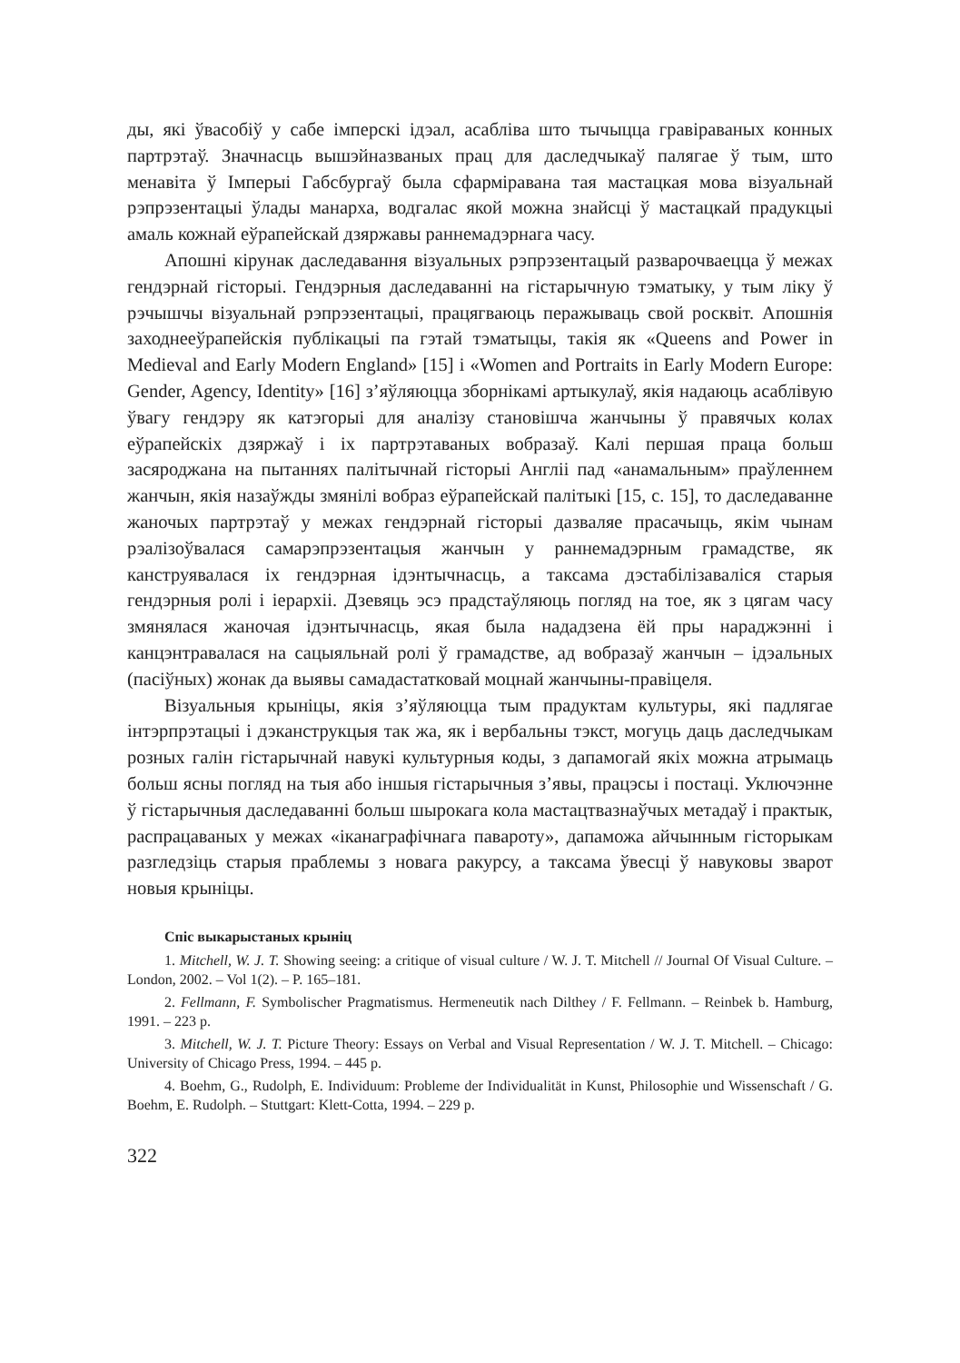ды, які ўвасобіў у сабе імперскі ідэал, асабліва што тычыцца гравіраваных конных партрэтаў. Значнасць вышэйназваных прац для даследчыкаў палягае ў тым, што менавіта ў Імперыі Габсбургаў была сфарміравана тая мастацкая мова візуальнай рэпрэзентацыі ўлады манарха, водгалас якой можна знайсці ў мастацкай прадукцыі амаль кожнай еўрапейскай дзяржавы раннемадэрнага часу.
Апошні кірунак даследавання візуальных рэпрэзентацый разварочваецца ў межах гендэрнай гісторыі. Гендэрныя даследаванні на гістарычную тэматыку, у тым ліку ў рэчышчы візуальнай рэпрэзентацыі, працягваюць перажываць свой росквіт. Апошнія заходнееўрапейскія публікацыі па гэтай тэматыцы, такія як «Queens and Power in Medieval and Early Modern England» [15] і «Women and Portraits in Early Modern Europe: Gender, Agency, Identity» [16] з’яўляюцца зборнікамі артыкулаў, якія надаюць асаблівую ўвагу гендэру як катэгорыі для аналізу становішча жанчыны ў правячых колах еўрапейскіх дзяржаў і іх партрэтаваных вобразаў. Калі першая праца больш засяроджана на пытаннях палітычнай гісторыі Англіі пад «анамальным» праўленнем жанчын, якія назаўжды змянілі вобраз еўрапейскай палітыкі [15, с. 15], то даследаванне жаночых партрэтаў у межах гендэрнай гісторыі дазваляе прасачыць, якім чынам рэалізоўвалася самарэпрэзентацыя жанчын у раннемадэрным грамадстве, як канструявалася іх гендэрная ідэнтычнасць, а таксама дэстабілізаваліся старыя гендэрныя ролі і іерархіі. Дзевяць эсэ прадстаўляюць погляд на тое, як з цягам часу змянялася жаночая ідэнтычнасць, якая была нададзена ёй пры нараджэнні і канцэнтравалася на сацыяльнай ролі ў грамадстве, ад вобразаў жанчын – ідэальных (пасіўных) жонак да выявы самадастатковай моцнай жанчыны-правіцеля.
Візуальныя крыніцы, якія з’яўляюцца тым прадуктам культуры, які падлягае інтэрпрэтацыі і дэканструкцыя так жа, як і вербальны тэкст, могуць даць даследчыкам розных галін гістарычнай навукі культурныя коды, з дапамогай якіх можна атрымаць больш ясны погляд на тыя або іншыя гістарычныя з’явы, працэсы і постаці. Уключэнне ў гістарычныя даследаванні больш шырокага кола мастацтвазнаўчых метадаў і практык, распрацаваных у межах «іканаграфічнага павароту», дапаможа айчынным гісторыкам разгледзіць старыя праблемы з новага ракурсу, а таксама ўвесці ў навуковы зварот новыя крыніцы.
Спіс выкарыстаных крыніц
1. Mitchell, W. J. T. Showing seeing: a critique of visual culture / W. J. T. Mitchell // Journal Of Visual Culture. – London, 2002. – Vol 1(2). – P. 165–181.
2. Fellmann, F. Symbolischer Pragmatismus. Hermeneutik nach Dilthey / F. Fellmann. – Reinbek b. Hamburg, 1991. – 223 p.
3. Mitchell, W. J. T. Picture Theory: Essays on Verbal and Visual Representation / W. J. T. Mitchell. – Chicago: University of Chicago Press, 1994. – 445 p.
4. Boehm, G., Rudolph, E. Individuum: Probleme der Individualität in Kunst, Philosophie und Wissenschaft / G. Boehm, E. Rudolph. – Stuttgart: Klett-Cotta, 1994. – 229 p.
322